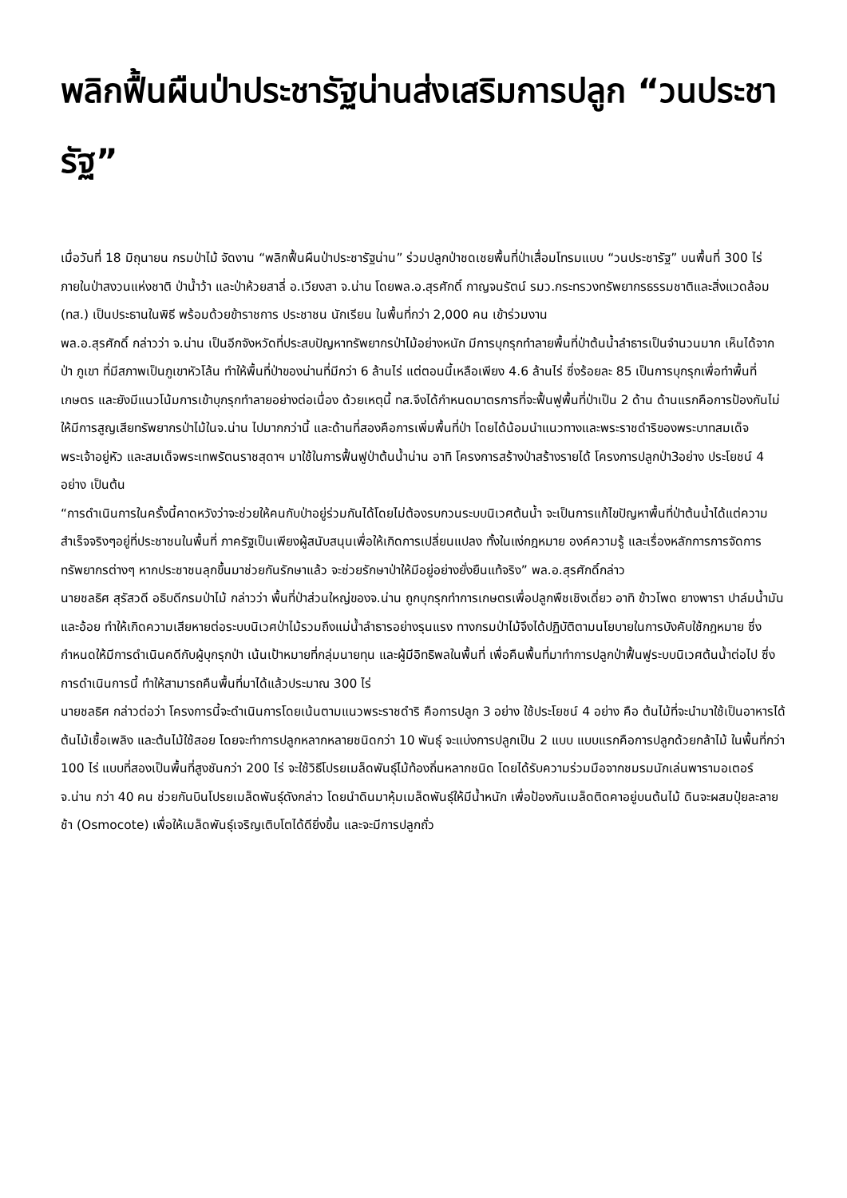พลิกฟื้นผืนป่าประชารัฐน่านส่งเสริมการปลูก “วนประชารัฐ”
เมื่อวันที่ 18 มิถุนายน กรมป่าไม้ จัดงาน “พลิกฟื้นผืนป่าประชารัฐน่าน” ร่วมปลูกป่าชดเชยพื้นที่ป่าเสื่อมโทรมแบบ “วนประชารัฐ” บนพื้นที่ 300 ไร่ ภายในป่าสงวนแห่งชาติ ป่าน้ำว้า และป่าห้วยสาลี่ อ.เวียงสา จ.น่าน โดยพล.อ.สุรศักดิ์ กาญจนรัตน์ รมว.กระทรวงทรัพยากรธรรมชาติและสิ่งแวดล้อม (ทส.) เป็นประธานในพิธี พร้อมด้วยข้าราชการ ประชาชน นักเรียน ในพื้นที่กว่า 2,000 คน เข้าร่วมงาน
พล.อ.สุรศักดิ์ กล่าวว่า จ.น่าน เป็นอีกจังหวัดที่ประสบปัญหาทรัพยากรป่าไม้อย่างหนัก มีการบุกรุกทำลายพื้นที่ป่าต้นน้ำลำธารเป็นจำนวนมาก เห็นได้จากป่า ภูเขา ที่มีสภาพเป็นภูเขาหัวโล้น ทำให้พื้นที่ป่าของน่านที่มีกว่า 6 ล้านไร่ แต่ตอนนี้เหลือเพียง 4.6 ล้านไร่ ซึ่งร้อยละ 85 เป็นการบุกรุกเพื่อทำพื้นที่เกษตร และยังมีแนวโน้มการเข้าบุกรุกทำลายอย่างต่อเนื่อง ด้วยเหตุนี้ ทส.จึงได้กำหนดมาตรการที่จะฟื้นฟูพื้นที่ป่าเป็น 2 ด้าน ด้านแรกคือการป้องกันไม่ให้มีการสูญเสียทรัพยากรป่าไม้ในจ.น่าน ไปมากกว่านี้ และด้านที่สองคือการเพิ่มพื้นที่ป่า โดยได้น้อมนำแนวทางและพระราชดำริของพระบาทสมเด็จพระเจ้าอยู่หัว และสมเด็จพระเทพรัตนราชสุดาฯ มาใช้ในการฟื้นฟูป่าต้นน้ำน่าน อาทิ โครงการสร้างป่าสร้างรายได้ โครงการปลูกป่า3อย่าง ประโยชน์ 4 อย่าง เป็นต้น
“การดำเนินการในครั้งนี้คาดหวังว่าจะช่วยให้คนกับป่าอยู่ร่วมกันได้โดยไม่ต้องรบกวนระบบนิเวศต้นน้ำ จะเป็นการแก้ไขปัญหาพื้นที่ป่าต้นน้ำได้แต่ความสำเร็จจริงๆอยู่ที่ประชาชนในพื้นที่ ภาครัฐเป็นเพียงผู้สนับสนุนเพื่อให้เกิดการเปลี่ยนแปลง ทั้งในแง่กฎหมาย องค์ความรู้ และเรื่องหลักการการจัดการทรัพยากรต่างๆ หากประชาชนลุกขึ้นมาช่วยกันรักษาแล้ว จะช่วยรักษาป่าให้มีอยู่อย่างยั่งยืนแท้จริง” พล.อ.สุรศักดิ์กล่าว
นายชลธิศ สุรัสวดี อธิบดีกรมป่าไม้ กล่าวว่า พื้นที่ป่าส่วนใหญ่ของจ.น่าน ถูกบุกรุกทำการเกษตรเพื่อปลูกพืชเชิงเดี่ยว อาทิ ข้าวโพด ยางพารา ปาล์มน้ำมัน และอ้อย ทำให้เกิดความเสียหายต่อระบบนิเวศป่าไม้รวมถึงแม่น้ำลำธารอย่างรุนแรง ทางกรมป่าไม้จึงได้ปฏิบัติตามนโยบายในการบังคับใช้กฎหมาย ซึ่งกำหนดให้มีการดำเนินคดีกับผู้บุกรุกป่า เน้นเป้าหมายที่กลุ่มนายทุน และผู้มีอิทธิพลในพื้นที่ เพื่อคืนพื้นที่มาทำการปลูกป่าฟื้นฟูระบบนิเวศต้นน้ำต่อไป ซึ่งการดำเนินการนี้ ทำให้สามารถคืนพื้นที่มาได้แล้วประมาณ 300 ไร่
นายชลธิศ กล่าวต่อว่า โครงการนี้จะดำเนินการโดยเน้นตามแนวพระราชดำริ คือการปลูก 3 อย่าง ใช้ประโยชน์ 4 อย่าง คือ ต้นไม้ที่จะนำมาใช้เป็นอาหารได้ ต้นไม้เชื้อเพลิง และต้นไม้ใช้สอย โดยจะทำการปลูกหลากหลายชนิดกว่า 10 พันธุ์ จะแบ่งการปลูกเป็น 2 แบบ แบบแรกคือการปลูกด้วยกล้าไม้ ในพื้นที่กว่า 100 ไร่ แบบที่สองเป็นพื้นที่สูงชันกว่า 200 ไร่ จะใช้วิธีโปรยเมล็ดพันธุ์ไม้ท้องถิ่นหลากชนิด โดยได้รับความร่วมมือจากชมรมนักเล่นพารามอเตอร์ จ.น่าน กว่า 40 คน ช่วยกันบินโปรยเมล็ดพันธุ์ดังกล่าว โดยนำดินมาหุ้มเมล็ดพันธุ์ให้มีน้ำหนัก เพื่อป้องกันเมล็ดติดคาอยู่บนต้นไม้ ดินจะผสมปุ๋ยละลายช้า (Osmocote) เพื่อให้เมล็ดพันธุ์เจริญเติบโตได้ดียิ่งขึ้น และจะมีการปลูกถั่ว